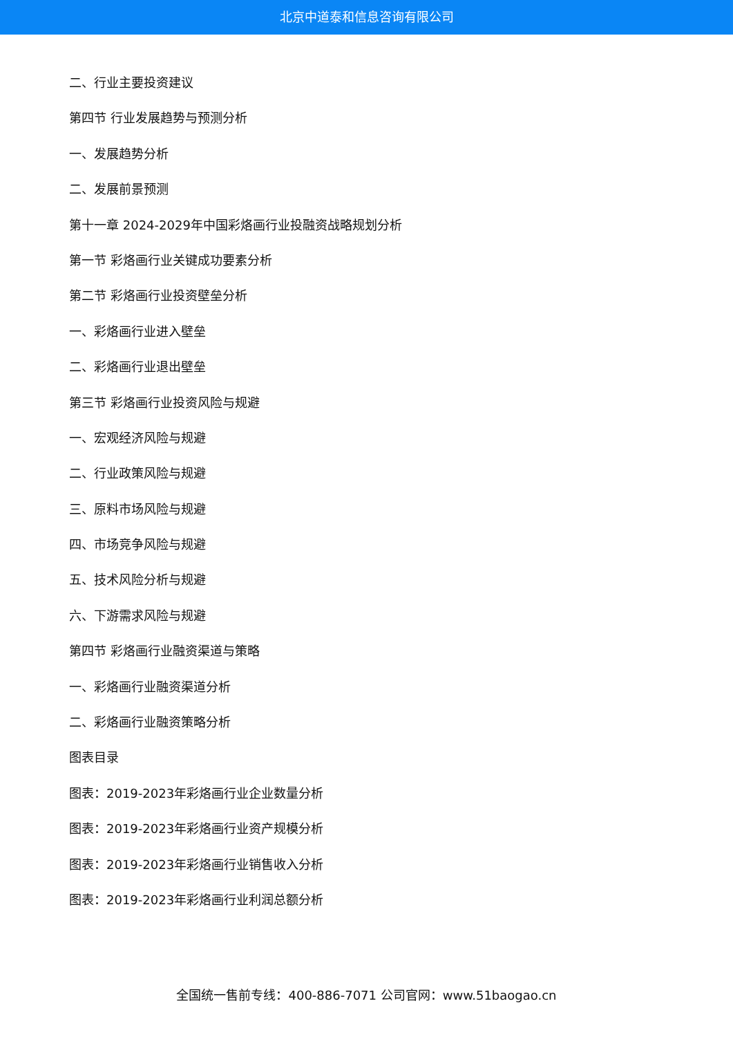北京中道泰和信息咨询有限公司
二、行业主要投资建议
第四节 行业发展趋势与预测分析
一、发展趋势分析
二、发展前景预测
第十一章 2024-2029年中国彩烙画行业投融资战略规划分析
第一节 彩烙画行业关键成功要素分析
第二节 彩烙画行业投资壁垒分析
一、彩烙画行业进入壁垒
二、彩烙画行业退出壁垒
第三节 彩烙画行业投资风险与规避
一、宏观经济风险与规避
二、行业政策风险与规避
三、原料市场风险与规避
四、市场竞争风险与规避
五、技术风险分析与规避
六、下游需求风险与规避
第四节 彩烙画行业融资渠道与策略
一、彩烙画行业融资渠道分析
二、彩烙画行业融资策略分析
图表目录
图表：2019-2023年彩烙画行业企业数量分析
图表：2019-2023年彩烙画行业资产规模分析
图表：2019-2023年彩烙画行业销售收入分析
图表：2019-2023年彩烙画行业利润总额分析
全国统一售前专线：400-886-7071 公司官网：www.51baogao.cn